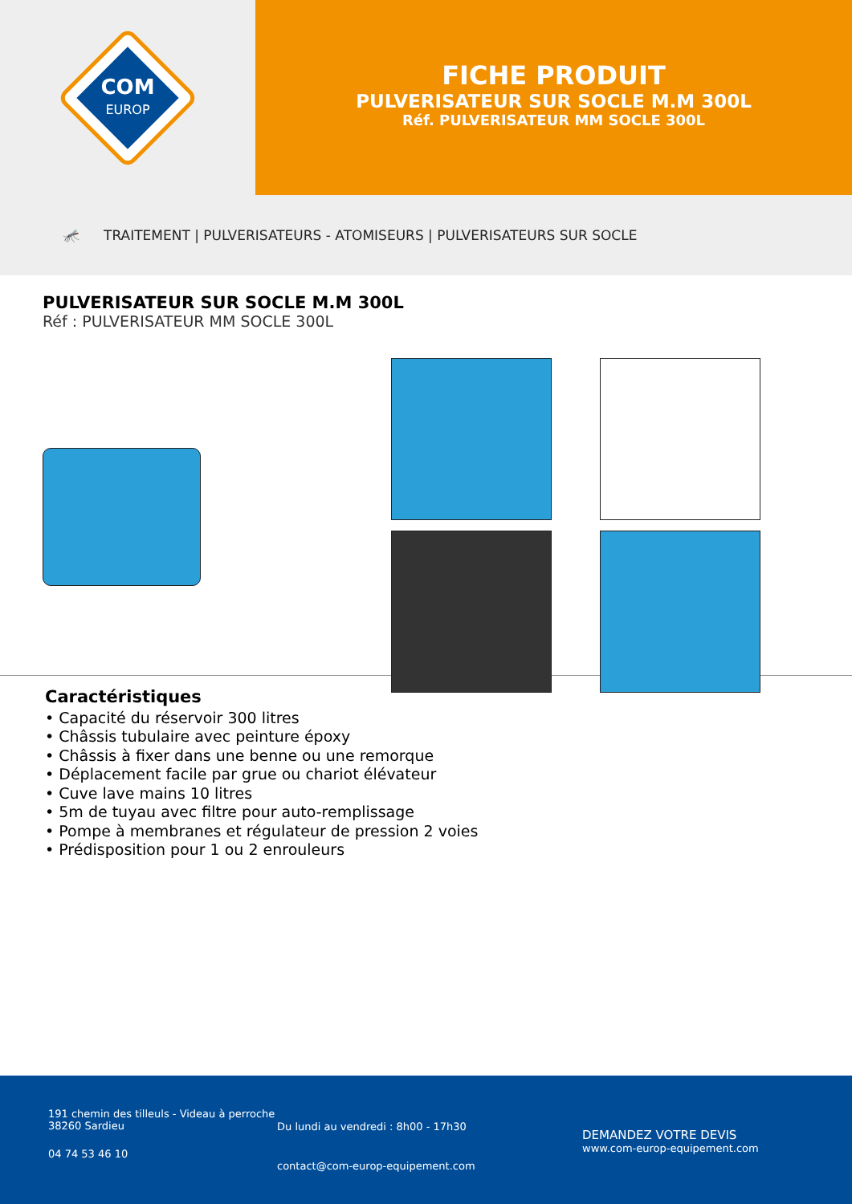COM
EUROP
FICHE PRODUIT
PULVERISATEUR SUR SOCLE M.M 300L
Réf. PULVERISATEUR MM SOCLE 300L
🦟 TRAITEMENT | PULVERISATEURS - ATOMISEURS | PULVERISATEURS SUR SOCLE
PULVERISATEUR SUR SOCLE M.M 300L
Réf : PULVERISATEUR MM SOCLE 300L
Caractéristiques
• Capacité du réservoir 300 litres
• Châssis tubulaire avec peinture époxy
• Châssis à fixer dans une benne ou une remorque
• Déplacement facile par grue ou chariot élévateur
• Cuve lave mains 10 litres
• 5m de tuyau avec filtre pour auto-remplissage
• Pompe à membranes et régulateur de pression 2 voies
• Prédisposition pour 1 ou 2 enrouleurs
191 chemin des tilleuls - Videau à perroche
38260 Sardieu
04 74 53 46 10
Du lundi au vendredi : 8h00 - 17h30
contact@com-europ-equipement.com
DEMANDEZ VOTRE DEVIS
www.com-europ-equipement.com